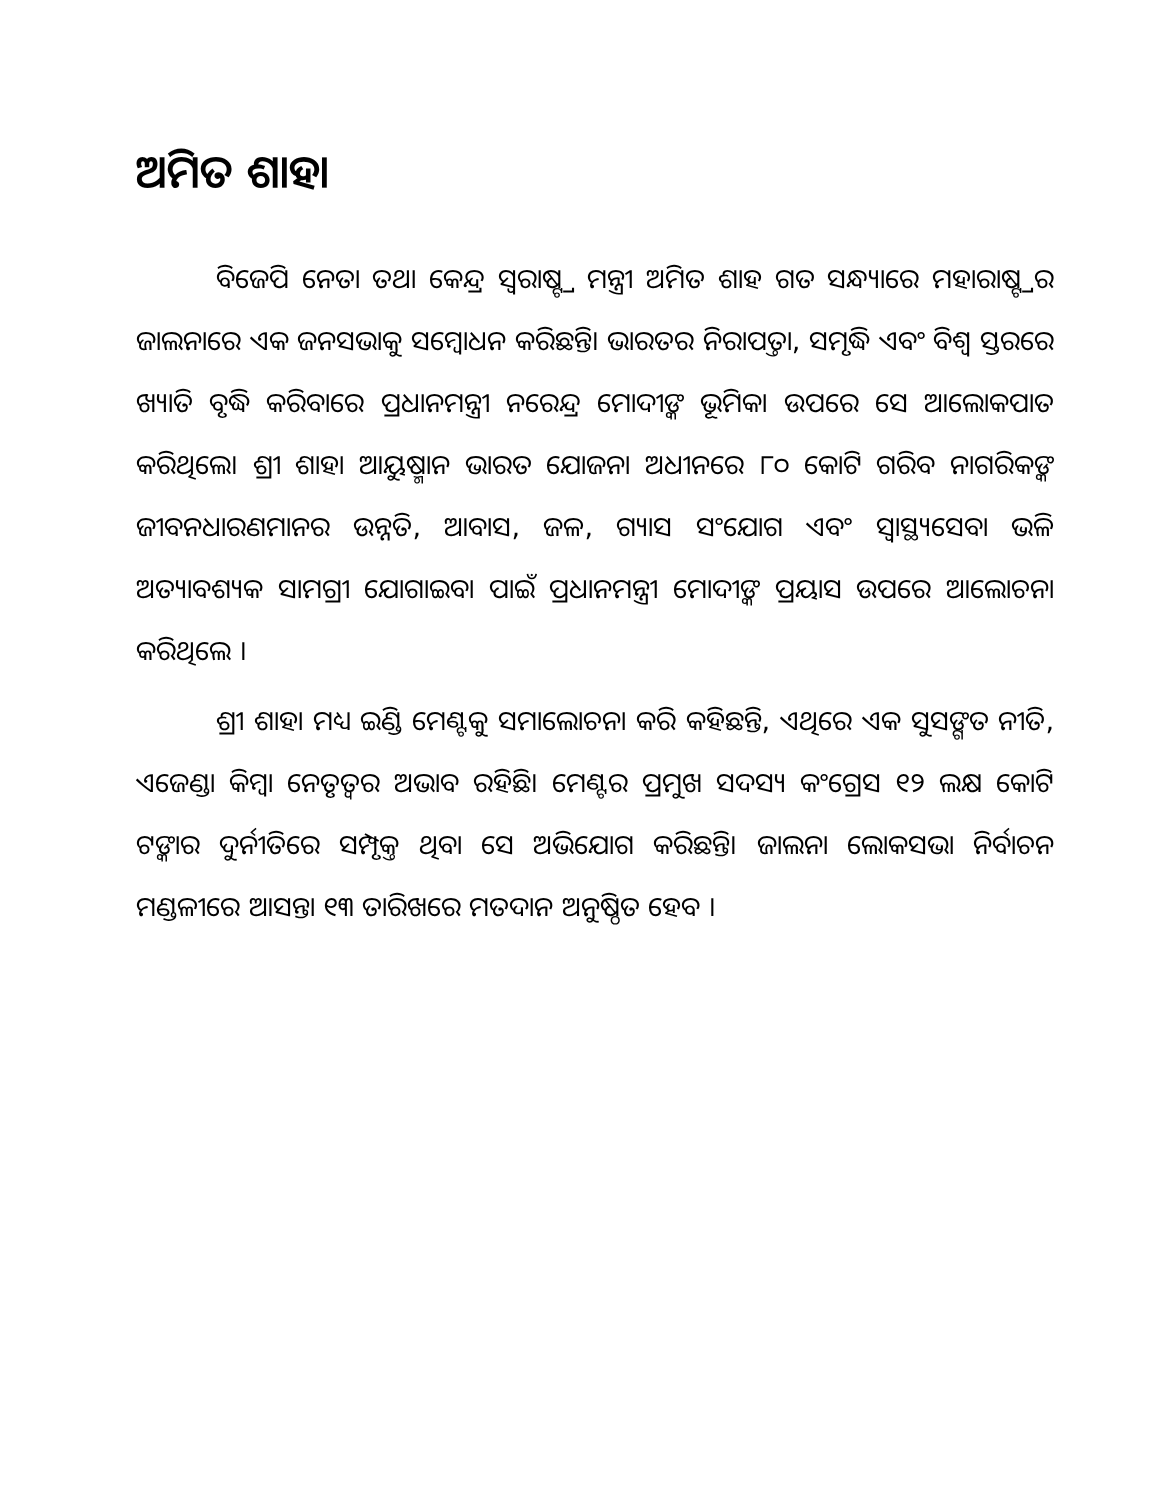ଅମିତ ଶାହା
ବିଜେପି ନେତା ତଥା କେନ୍ଦ୍ର ସ୍ୱରାଷ୍ଟ୍ର ମନ୍ତ୍ରୀ ଅମିତ ଶାହ ଗତ ସନ୍ଧ୍ୟାରେ ମହାରାଷ୍ଟ୍ରର ଜାଲନାରେ ଏକ ଜନସଭାକୁ ସମ୍ବୋଧନ କରିଛନ୍ତି। ଭାରତର ନିରାପତ୍ତା, ସମୃଦ୍ଧି ଏବଂ ବିଶ୍ୱ ସ୍ତରରେ ଖ୍ୟାତି ବୃଦ୍ଧି କରିବାରେ ପ୍ରଧାନମନ୍ତ୍ରୀ ନରେନ୍ଦ୍ର ମୋଦୀଙ୍କ ଭୂମିକା ଉପରେ ସେ ଆଲୋକପାତ କରିଥିଲେ। ଶ୍ରୀ ଶାହା ଆୟୁଷ୍ମାନ ଭାରତ ଯୋଜନା ଅଧୀନରେ ୮୦ କୋଟି ଗରିବ ନାଗରିକଙ୍କ ଜୀବନଧାରଣମାନର ଉନ୍ନତି, ଆବାସ, ଜଳ, ଗ୍ୟାସ ସଂଯୋଗ ଏବଂ ସ୍ୱାସ୍ଥ୍ୟସେବା ଭଳି ଅତ୍ୟାବଶ୍ୟକ ସାମଗ୍ରୀ ଯୋଗାଇବା ପାଇଁ ପ୍ରଧାନମନ୍ତ୍ରୀ ମୋଦୀଙ୍କ ପ୍ରୟାସ ଉପରେ ଆଲୋଚନା କରିଥିଲେ ।
ଶ୍ରୀ ଶାହା ମଧ୍ୟ ଇଣ୍ଡି ମେଣ୍ଟକୁ ସମାଲୋଚନା କରି କହିଛନ୍ତି, ଏଥିରେ ଏକ ସୁସଙ୍ଗତ ନୀତି, ଏଜେଣ୍ଡା କିମ୍ବା ନେତୃତ୍ୱର ଅଭାବ ରହିଛି। ମେଣ୍ଟର ପ୍ରମୁଖ ସଦସ୍ୟ କଂଗ୍ରେସ ୧୨ ଲକ୍ଷ କୋଟି ଟଙ୍କାର ଦୁର୍ନୀତିରେ ସମ୍ପୃକ୍ତ ଥିବା ସେ ଅଭିଯୋଗ କରିଛନ୍ତି। ଜାଲନା ଲୋକସଭା ନିର୍ବାଚନ ମଣ୍ଡଳୀରେ ଆସନ୍ତା ୧୩ ତାରିଖରେ ମତଦାନ ଅନୁଷ୍ଠିତ ହେବ ।